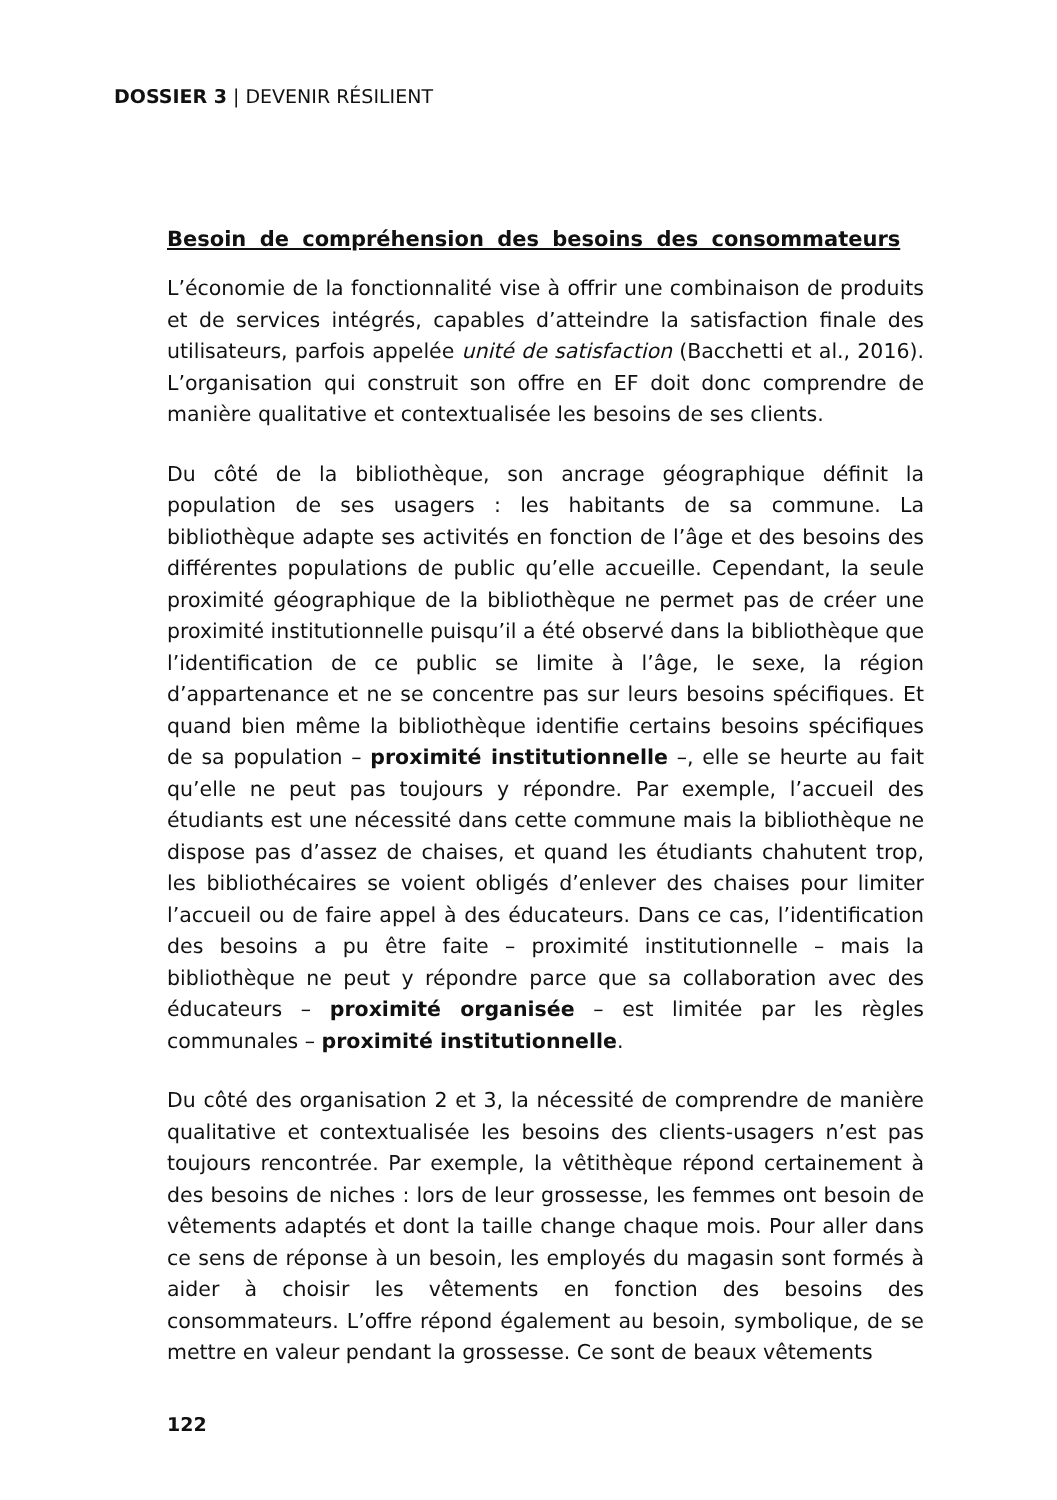DOSSIER 3 | DEVENIR RÉSILIENT
Besoin de compréhension des besoins des consommateurs
L’économie de la fonctionnalité vise à offrir une combinaison de produits et de services intégrés, capables d’atteindre la satisfaction finale des utilisateurs, parfois appelée unité de satisfaction (Bacchetti et al., 2016). L’organisation qui construit son offre en EF doit donc comprendre de manière qualitative et contextualisée les besoins de ses clients.
Du côté de la bibliothèque, son ancrage géographique définit la population de ses usagers : les habitants de sa commune. La bibliothèque adapte ses activités en fonction de l’âge et des besoins des différentes populations de public qu’elle accueille. Cependant, la seule proximité géographique de la bibliothèque ne permet pas de créer une proximité institutionnelle puisqu’il a été observé dans la bibliothèque que l’identification de ce public se limite à l’âge, le sexe, la région d’appartenance et ne se concentre pas sur leurs besoins spécifiques. Et quand bien même la bibliothèque identifie certains besoins spécifiques de sa population – proximité institutionnelle –, elle se heurte au fait qu’elle ne peut pas toujours y répondre. Par exemple, l’accueil des étudiants est une nécessité dans cette commune mais la bibliothèque ne dispose pas d’assez de chaises, et quand les étudiants chahutent trop, les bibliothécaires se voient obligés d’enlever des chaises pour limiter l’accueil ou de faire appel à des éducateurs. Dans ce cas, l’identification des besoins a pu être faite – proximité institutionnelle – mais la bibliothèque ne peut y répondre parce que sa collaboration avec des éducateurs – proximité organisée – est limitée par les règles communales – proximité institutionnelle.
Du côté des organisation 2 et 3, la nécessité de comprendre de manière qualitative et contextualisée les besoins des clients-usagers n’est pas toujours rencontrée. Par exemple, la vêtithèque répond certainement à des besoins de niches : lors de leur grossesse, les femmes ont besoin de vêtements adaptés et dont la taille change chaque mois. Pour aller dans ce sens de réponse à un besoin, les employés du magasin sont formés à aider à choisir les vêtements en fonction des besoins des consommateurs. L’offre répond également au besoin, symbolique, de se mettre en valeur pendant la grossesse. Ce sont de beaux vêtements
122